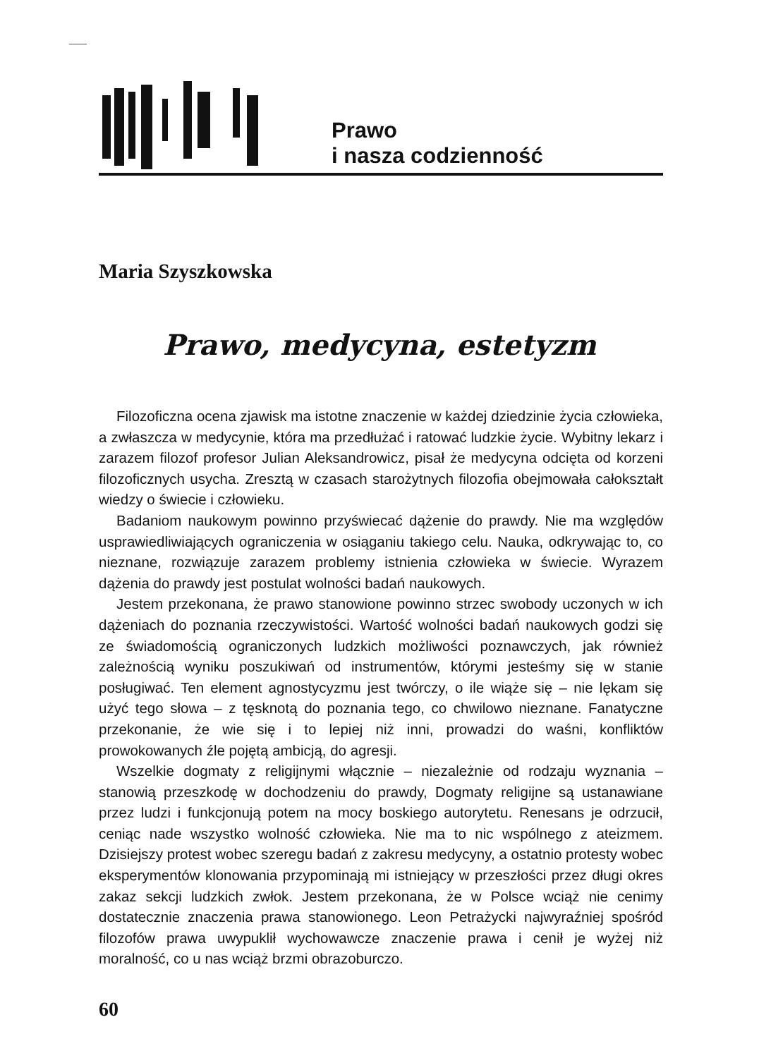Prawo
i nasza codzienność
Maria Szyszkowska
Prawo, medycyna, estetyzm
Filozoficzna ocena zjawisk ma istotne znaczenie w każdej dziedzinie życia człowieka, a zwłaszcza w medycynie, która ma przedłużać i ratować ludzkie życie. Wybitny lekarz i zarazem filozof profesor Julian Aleksandrowicz, pisał że medycyna odcięta od korzeni filozoficznych usycha. Zresztą w czasach starożytnych filozofia obejmowała całokształt wiedzy o świecie i człowieku.
Badaniom naukowym powinno przyświecać dążenie do prawdy. Nie ma względów usprawiedliwiających ograniczenia w osiąganiu takiego celu. Nauka, odkrywając to, co nieznane, rozwiązuje zarazem problemy istnienia człowieka w świecie. Wyrazem dążenia do prawdy jest postulat wolności badań naukowych.
Jestem przekonana, że prawo stanowione powinno strzec swobody uczonych w ich dążeniach do poznania rzeczywistości. Wartość wolności badań naukowych godzi się ze świadomością ograniczonych ludzkich możliwości poznawczych, jak również zależnością wyniku poszukiwań od instrumentów, którymi jesteśmy się w stanie posługiwać. Ten element agnostycyzmu jest twórczy, o ile wiąże się – nie lękam się użyć tego słowa – z tęsknotą do poznania tego, co chwilowo nieznane. Fanatyczne przekonanie, że wie się i to lepiej niż inni, prowadzi do waśni, konfliktów prowokowanych źle pojętą ambicją, do agresji.
Wszelkie dogmaty z religijnymi włącznie – niezależnie od rodzaju wyznania – stanowią przeszkodę w dochodzeniu do prawdy, Dogmaty religijne są ustanawiane przez ludzi i funkcjonują potem na mocy boskiego autorytetu. Renesans je odrzucił, ceniąc nade wszystko wolność człowieka. Nie ma to nic wspólnego z ateizmem. Dzisiejszy protest wobec szeregu badań z zakresu medycyny, a ostatnio protesty wobec eksperymentów klonowania przypominają mi istniejący w przeszłości przez długi okres zakaz sekcji ludzkich zwłok. Jestem przekonana, że w Polsce wciąż nie cenimy dostatecznie znaczenia prawa stanowionego. Leon Petrażycki najwyraźniej spośród filozofów prawa uwypuklił wychowawcze znaczenie prawa i cenił je wyżej niż moralność, co u nas wciąż brzmi obrazoburczo.
60